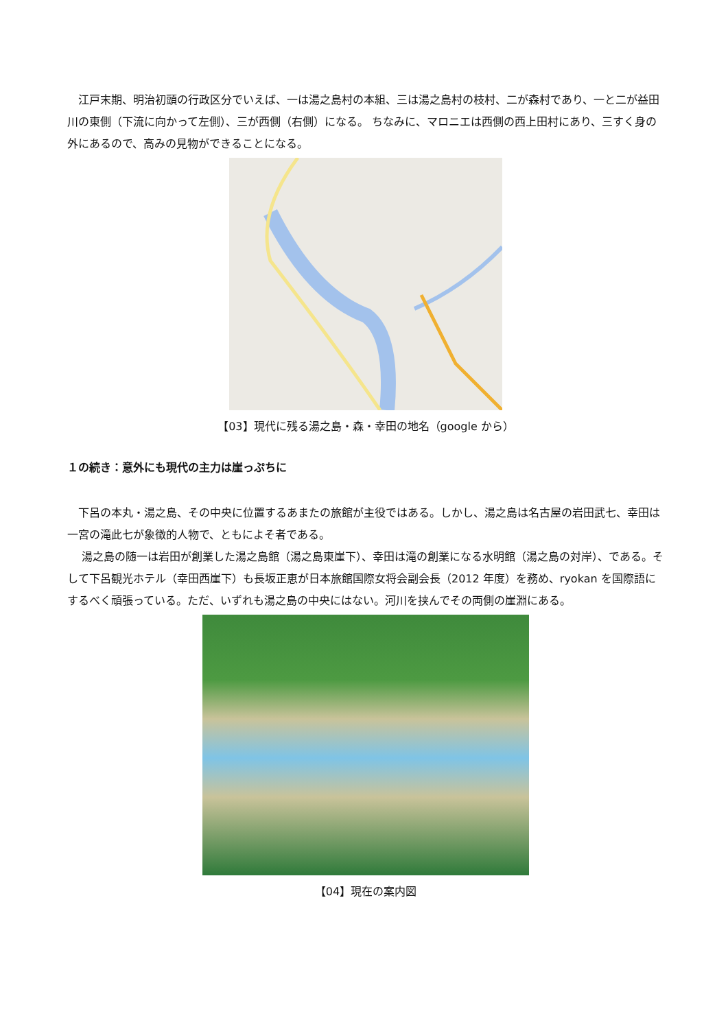江戸末期、明治初頭の行政区分でいえば、一は湯之島村の本組、三は湯之島村の枝村、二が森村であり、一と二が益田川の東側（下流に向かって左側）、三が西側（右側）になる。 ちなみに、マロニエは西側の西上田村にあり、三すく身の外にあるので、高みの見物ができることになる。
【03】現代に残る湯之島・森・幸田の地名（google から）
１の続き：意外にも現代の主力は崖っぷちに
　下呂の本丸・湯之島、その中央に位置するあまたの旅館が主役ではある。しかし、湯之島は名古屋の岩田武七、幸田は一宮の滝此七が象徴的人物で、ともによそ者である。
　 湯之島の随一は岩田が創業した湯之島館（湯之島東崖下）、幸田は滝の創業になる水明館（湯之島の対岸）、である。そして下呂観光ホテル（幸田西崖下）も長坂正恵が日本旅館国際女将会副会長（2012 年度）を務め、ryokan を国際語にするべく頑張っている。ただ、いずれも湯之島の中央にはない。河川を挟んでその両側の崖淵にある。
【04】現在の案内図